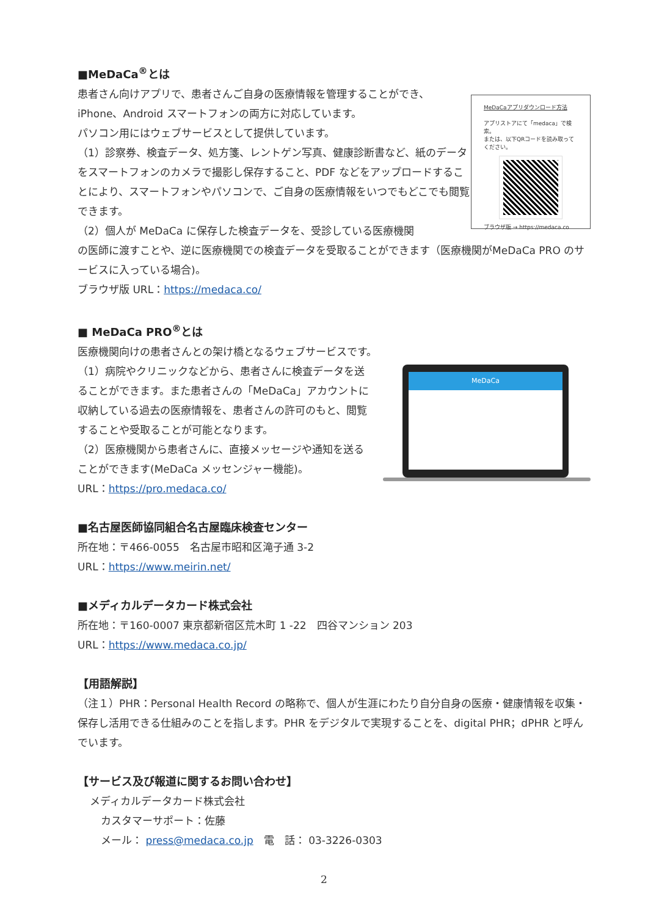■MeDaCa<sup>®</sup>とは
患者さん向けアプリで、患者さんご自身の医療情報を管理することができ、iPhone、Android スマートフォンの両方に対応しています。
パソコン用にはウェブサービスとして提供しています。
（1）診察券、検査データ、処方箋、レントゲン写真、健康診断書など、紙のデータをスマートフォンのカメラで撮影し保存すること、PDF などをアップロードすることにより、スマートフォンやパソコンで、ご自身の医療情報をいつでもどこでも閲覧できます。
（2）個人が MeDaCa に保存した検査データを、受診している医療機関
MeDaCaアプリダウンロード方法
アプリストアにて「medaca」で検索。
または、以下QRコードを読み取ってください。
ブラウザ版 → https://medaca.co
の医師に渡すことや、逆に医療機関での検査データを受取ることができます（医療機関がMeDaCa PRO のサービスに入っている場合)。
ブラウザ版 URL：https://medaca.co/
■ MeDaCa PRO<sup>®</sup>とは
医療機関向けの患者さんとの架け橋となるウェブサービスです。
（1）病院やクリニックなどから、患者さんに検査データを送ることができます。また患者さんの「MeDaCa」アカウントに収納している過去の医療情報を、患者さんの許可のもと、閲覧することや受取ることが可能となります。
（2）医療機関から患者さんに、直接メッセージや通知を送ることができます(MeDaCa メッセンジャー機能)。
URL：https://pro.medaca.co/
MeDaCa
■名古屋医師協同組合名古屋臨床検査センター
所在地：〒466-0055　名古屋市昭和区滝子通 3-2
URL：https://www.meirin.net/
■メディカルデータカード株式会社
所在地：〒160-0007 東京都新宿区荒木町 1 -22　四谷マンション 203
URL：https://www.medaca.co.jp/
【用語解説】
（注１）PHR：Personal Health Record の略称で、個人が生涯にわたり自分自身の医療・健康情報を収集・保存し活用できる仕組みのことを指します。PHR をデジタルで実現することを、digital PHR；dPHR と呼んでいます。
【サービス及び報道に関するお問い合わせ】
メディカルデータカード株式会社
カスタマーサポート：佐藤
メール： press@medaca.co.jp　電　話： 03-3226-0303
2